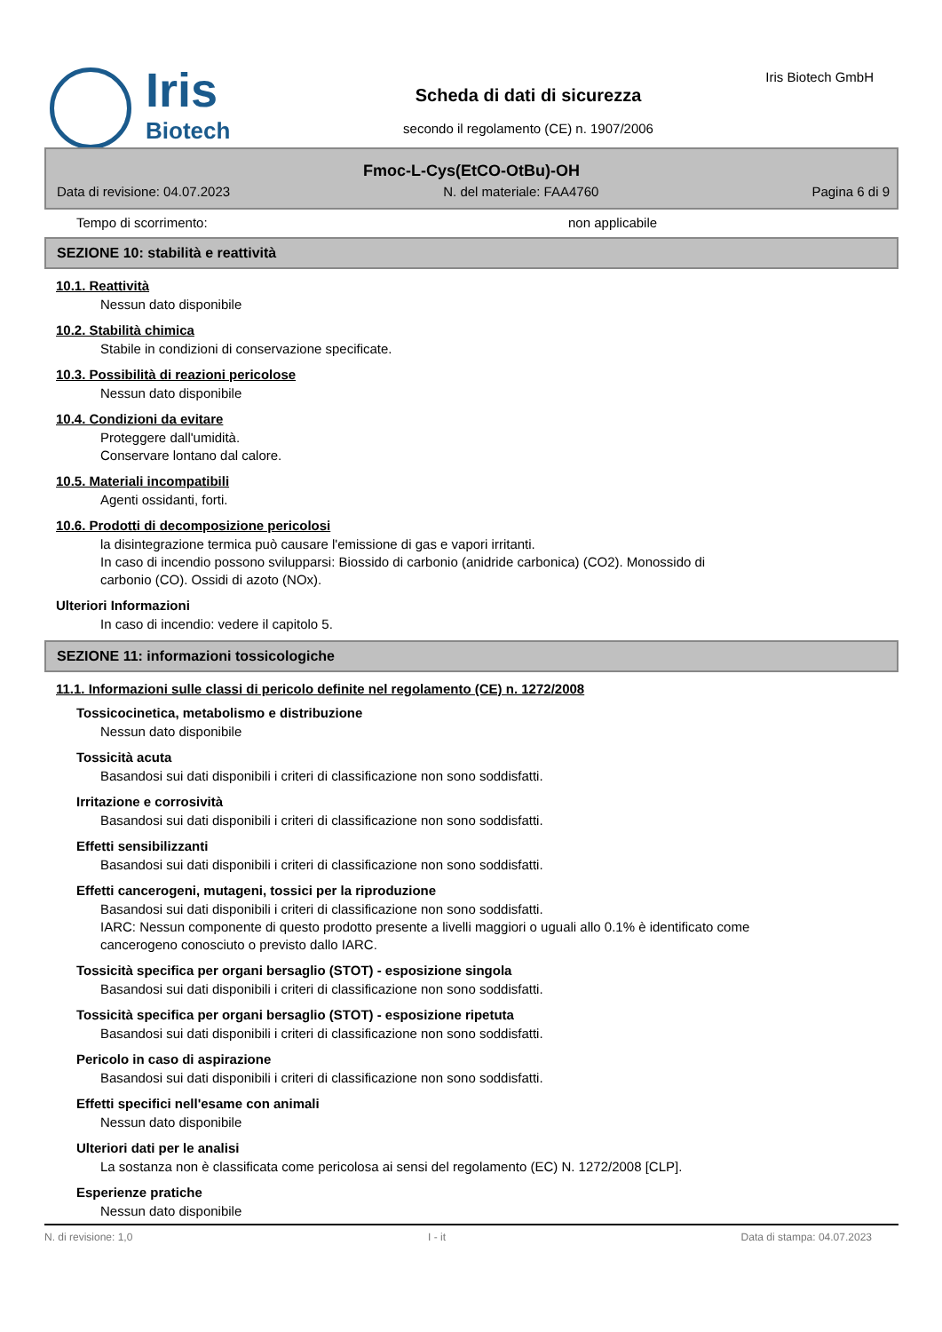Iris
Biotech
Scheda di dati di sicurezza
secondo il regolamento (CE) n. 1907/2006
Iris Biotech GmbH
Fmoc-L-Cys(EtCO-OtBu)-OH
Data di revisione: 04.07.2023 N. del materiale: FAA4760 Pagina 6 di 9
Tempo di scorrimento: non applicabile
SEZIONE 10: stabilità e reattività
10.1. Reattività
Nessun dato disponibile
10.2. Stabilità chimica
Stabile in condizioni di conservazione specificate.
10.3. Possibilità di reazioni pericolose
Nessun dato disponibile
10.4. Condizioni da evitare
Proteggere dall'umidità.
Conservare lontano dal calore.
10.5. Materiali incompatibili
Agenti ossidanti, forti.
10.6. Prodotti di decomposizione pericolosi
la disintegrazione termica può causare l'emissione di gas e vapori irritanti.
In caso di incendio possono svilupparsi: Biossido di carbonio (anidride carbonica) (CO2). Monossido di
carbonio (CO). Ossidi di azoto (NOx).
Ulteriori Informazioni
In caso di incendio: vedere il capitolo 5.
SEZIONE 11: informazioni tossicologiche
11.1. Informazioni sulle classi di pericolo definite nel regolamento (CE) n. 1272/2008
Tossicocinetica, metabolismo e distribuzione
Nessun dato disponibile
Tossicità acuta
Basandosi sui dati disponibili i criteri di classificazione non sono soddisfatti.
Irritazione e corrosività
Basandosi sui dati disponibili i criteri di classificazione non sono soddisfatti.
Effetti sensibilizzanti
Basandosi sui dati disponibili i criteri di classificazione non sono soddisfatti.
Effetti cancerogeni, mutageni, tossici per la riproduzione
Basandosi sui dati disponibili i criteri di classificazione non sono soddisfatti.
IARC: Nessun componente di questo prodotto presente a livelli maggiori o uguali allo 0.1% è identificato come
cancerogeno conosciuto o previsto dallo IARC.
Tossicità specifica per organi bersaglio (STOT) - esposizione singola
Basandosi sui dati disponibili i criteri di classificazione non sono soddisfatti.
Tossicità specifica per organi bersaglio (STOT) - esposizione ripetuta
Basandosi sui dati disponibili i criteri di classificazione non sono soddisfatti.
Pericolo in caso di aspirazione
Basandosi sui dati disponibili i criteri di classificazione non sono soddisfatti.
Effetti specifici nell'esame con animali
Nessun dato disponibile
Ulteriori dati per le analisi
La sostanza non è classificata come pericolosa ai sensi del regolamento (EC) N. 1272/2008 [CLP].
Esperienze pratiche
Nessun dato disponibile
N. di revisione: 1,0 I - it Data di stampa: 04.07.2023